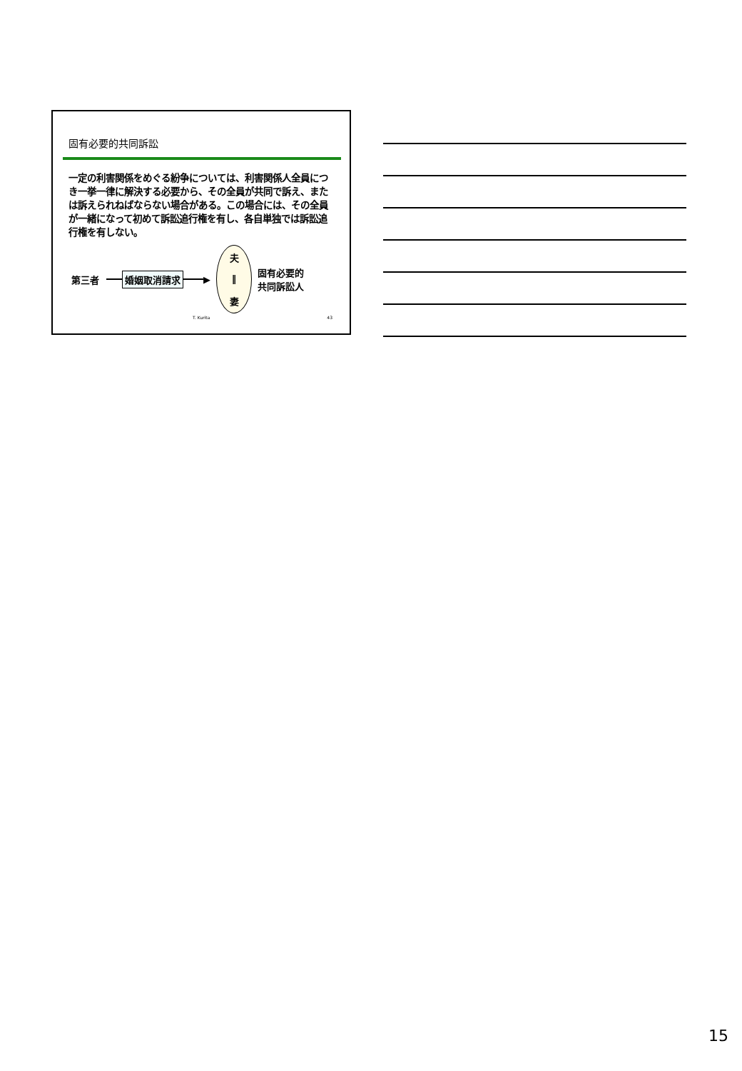固有必要的共同訴訟
一定の利害関係をめぐる紛争については、利害関係人全員につき一挙一律に解決する必要から、その全員が共同で訴え、または訴えられねばならない場合がある。この場合には、その全員が一緒になって初めて訴訟追行権を有し、各自単独では訴訟追行権を有しない。
第三者 婚姻取消請求 ▶
夫
‖
妻
固有必要的
共同訴訟人
T. Kurita 43
15